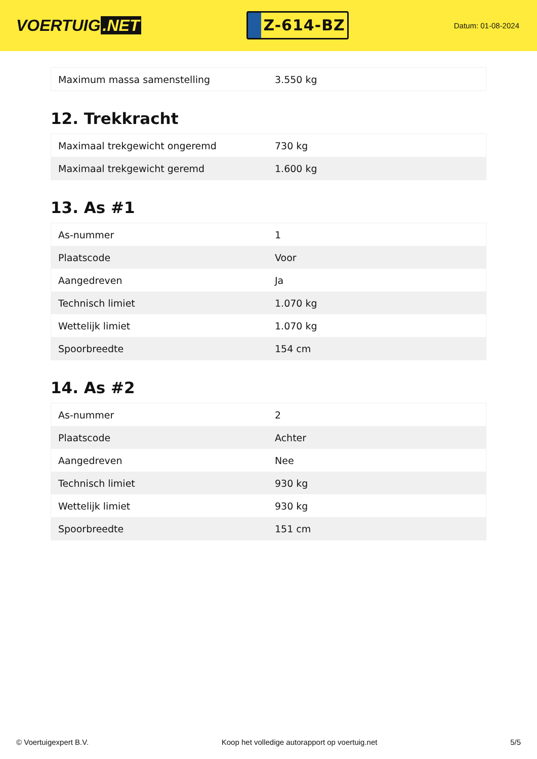VOERTUIG.NET
Z-614-BZ
Datum: 01-08-2024
| Maximum massa samenstelling | 3.550 kg |
12. Trekkracht
| Maximaal trekgewicht ongeremd | 730 kg |
| Maximaal trekgewicht geremd | 1.600 kg |
13. As #1
| As-nummer | 1 |
| Plaatscode | Voor |
| Aangedreven | Ja |
| Technisch limiet | 1.070 kg |
| Wettelijk limiet | 1.070 kg |
| Spoorbreedte | 154 cm |
14. As #2
| As-nummer | 2 |
| Plaatscode | Achter |
| Aangedreven | Nee |
| Technisch limiet | 930 kg |
| Wettelijk limiet | 930 kg |
| Spoorbreedte | 151 cm |
© Voertuigexpert B.V. Koop het volledige autorapport op voertuig.net 5/5